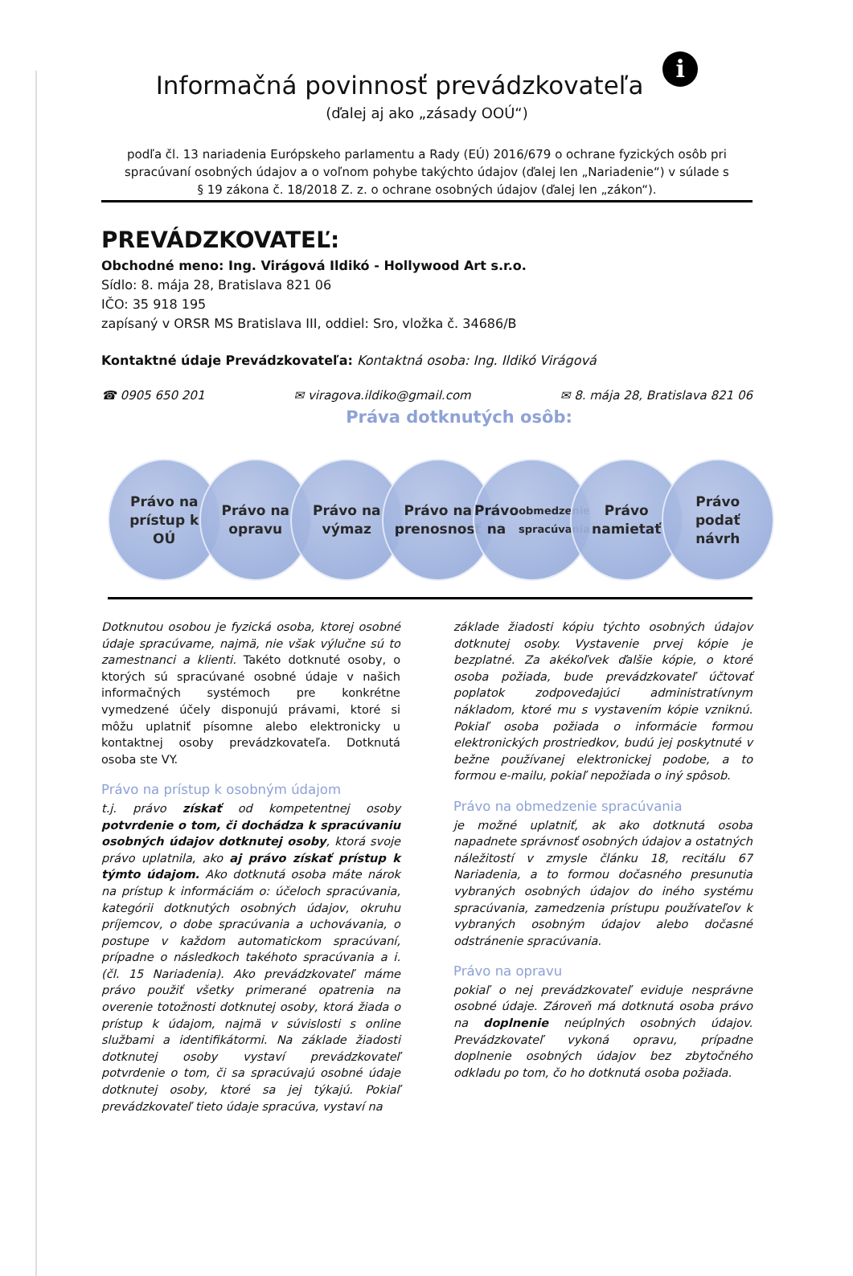Informačná povinnosť prevádzkovateľa i
(ďalej aj ako „zásady OOÚ“)
podľa čl. 13 nariadenia Európskeho parlamentu a Rady (EÚ) 2016/679 o ochrane fyzických osôb pri spracúvaní osobných údajov a o voľnom pohybe takýchto údajov (ďalej len „Nariadenie“) v súlade s
§ 19 zákona č. 18/2018 Z. z. o ochrane osobných údajov (ďalej len „zákon“).
PREVÁDZKOVATEĽ:
Obchodné meno: Ing. Virágová Ildikó - Hollywood Art s.r.o.
Sídlo: 8. mája 28, Bratislava 821 06
IČO: 35 918 195
zapísaný v ORSR MS Bratislava III, oddiel: Sro, vložka č. 34686/B
Kontaktné údaje Prevádzkovateľa: Kontaktná osoba: Ing. Ildikó Virágová
☎ 0905 650 201 ✉ viragova.ildiko@gmail.com ✉ 8. mája 28, Bratislava 821 06
Práva dotknutých osôb:
Právo na
prístup k
OÚ
Právo na
opravu
Právo na
výmaz
Právo na
prenosnosť
Právo na
obmedzenie
spracúvania
Právo
namietať
Právo
podať
návrh
Dotknutou osobou je fyzická osoba, ktorej osobné údaje spracúvame, najmä, nie však výlučne sú to zamestnanci a klienti. Takéto dotknuté osoby, o ktorých sú spracúvané osobné údaje v našich informačných systémoch pre konkrétne vymedzené účely disponujú právami, ktoré si môžu uplatniť písomne alebo elektronicky u kontaktnej osoby prevádzkovateľa. Dotknutá osoba ste VY.
Právo na prístup k osobným údajom
t.j. právo získať od kompetentnej osoby potvrdenie o tom, či dochádza k spracúvaniu osobných údajov dotknutej osoby, ktorá svoje právo uplatnila, ako aj právo získať prístup k týmto údajom. Ako dotknutá osoba máte nárok na prístup k informáciám o: účeloch spracúvania, kategórii dotknutých osobných údajov, okruhu príjemcov, o dobe spracúvania a uchovávania, o postupe v každom automatickom spracúvaní, prípadne o následkoch takéhoto spracúvania a i. (čl. 15 Nariadenia). Ako prevádzkovateľ máme právo použiť všetky primerané opatrenia na overenie totožnosti dotknutej osoby, ktorá žiada o prístup k údajom, najmä v súvislosti s online službami a identifikátormi. Na základe žiadosti dotknutej osoby vystaví prevádzkovateľ potvrdenie o tom, či sa spracúvajú osobné údaje dotknutej osoby, ktoré sa jej týkajú. Pokiaľ prevádzkovateľ tieto údaje spracúva, vystaví na
základe žiadosti kópiu týchto osobných údajov dotknutej osoby. Vystavenie prvej kópie je bezplatné. Za akékoľvek ďalšie kópie, o ktoré osoba požiada, bude prevádzkovateľ účtovať poplatok zodpovedajúci administratívnym nákladom, ktoré mu s vystavením kópie vzniknú. Pokiaľ osoba požiada o informácie formou elektronických prostriedkov, budú jej poskytnuté v bežne používanej elektronickej podobe, a to formou e-mailu, pokiaľ nepožiada o iný spôsob.
Právo na obmedzenie spracúvania
je možné uplatniť, ak ako dotknutá osoba napadnete správnosť osobných údajov a ostatných náležitostí v zmysle článku 18, recitálu 67 Nariadenia, a to formou dočasného presunutia vybraných osobných údajov do iného systému spracúvania, zamedzenia prístupu používateľov k vybraných osobným údajov alebo dočasné odstránenie spracúvania.
Právo na opravu
pokiaľ o nej prevádzkovateľ eviduje nesprávne osobné údaje. Zároveň má dotknutá osoba právo na doplnenie neúplných osobných údajov. Prevádzkovateľ vykoná opravu, prípadne doplnenie osobných údajov bez zbytočného odkladu po tom, čo ho dotknutá osoba požiada.